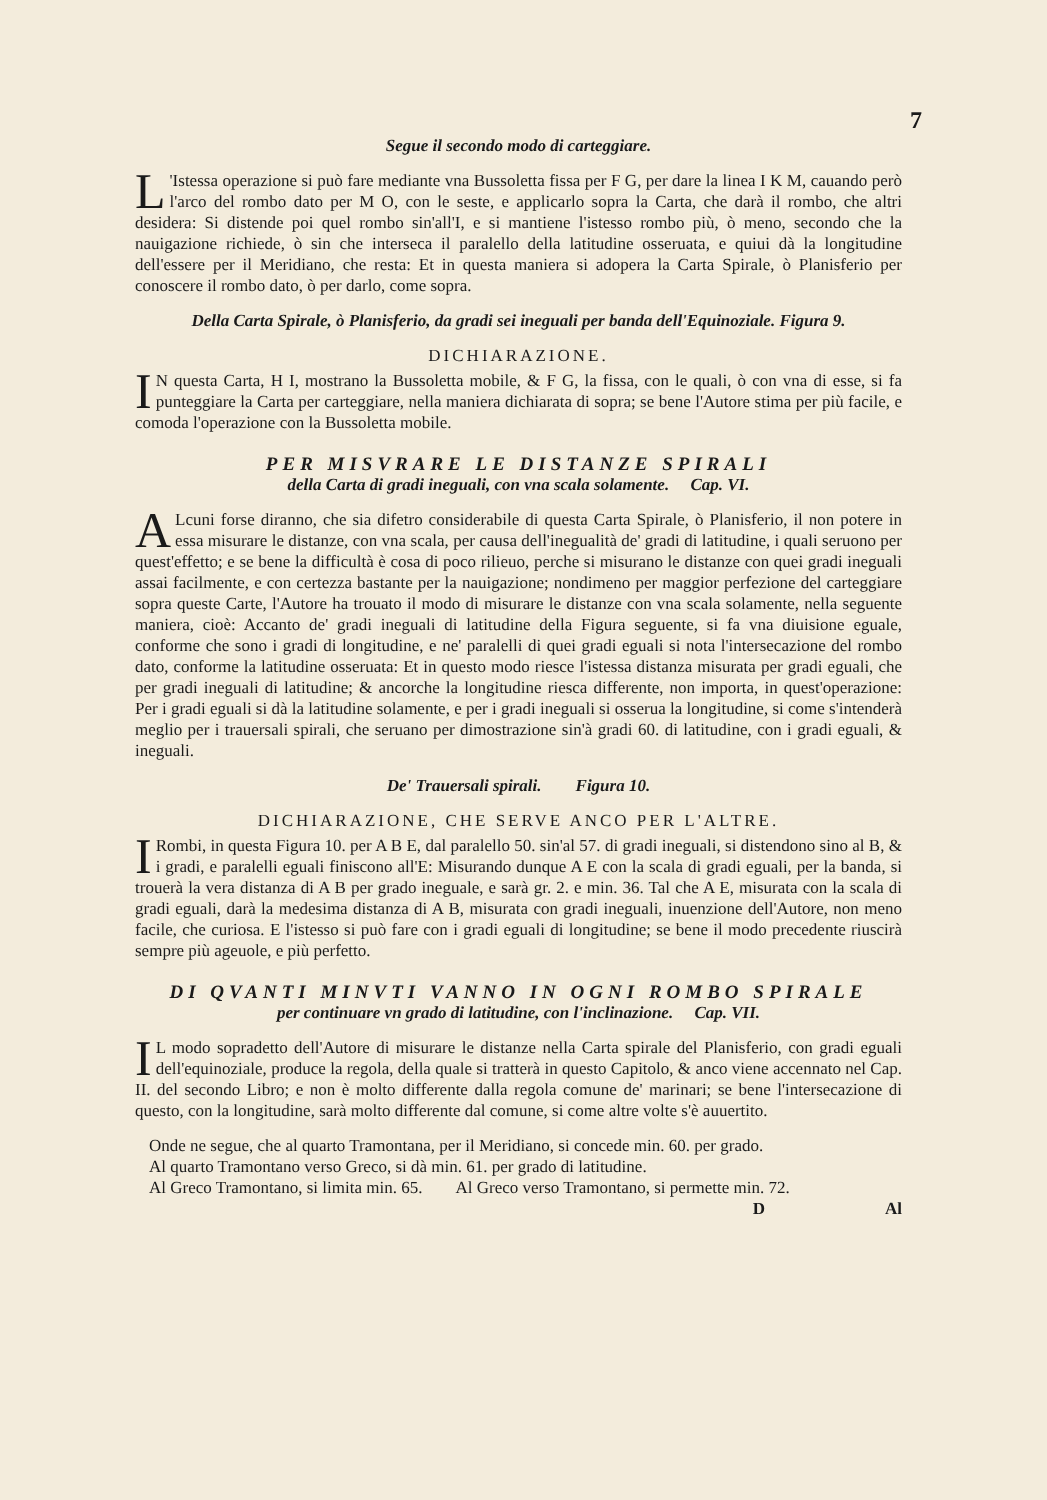7
Segue il secondo modo di carteggiare.
L 'Istessa operazione si può fare mediante vna Bussoletta fissa per F G, per dare la linea I K M, cauando però l'arco del rombo dato per M O, con le seste, e applicarlo sopra la Carta, che darà il rombo, che altri desidera: Si distende poi quel rombo sin'all'I, e si mantiene l'istesso rombo più, ò meno, secondo che la nauigazione richiede, ò sin che interseca il paralello della latitudine osseruata, e quiui dà la longitudine dell'essere per il Meridiano, che resta: Et in questa maniera si adopera la Carta Spirale, ò Planisferio per conoscere il rombo dato, ò per darlo, come sopra.
Della Carta Spirale, ò Planisferio, da gradi sei ineguali per banda dell'Equinoziale. Figura 9.
DICHIARAZIONE.
IN questa Carta, H I, mostrano la Bussoletta mobile, & F G, la fissa, con le quali, ò con vna di esse, si fa punteggiare la Carta per carteggiare, nella maniera dichiarata di sopra; se bene l'Autore stima per più facile, e comoda l'operazione con la Bussoletta mobile.
PER MISVRARE LE DISTANZE SPIRALI
della Carta di gradi ineguali, con vna scala solamente. Cap. VI.
ALcuni forse diranno, che sia difetro considerabile di questa Carta Spirale, ò Planisferio, il non potere in essa misurare le distanze, con vna scala, per causa dell'inegualità de' gradi di latitudine, i quali seruono per quest'effetto; e se bene la difficultà è cosa di poco rilieuo, perche si misurano le distanze con quei gradi ineguali assai facilmente, e con certezza bastante per la nauigazione; nondimeno per maggior perfezione del carteggiare sopra queste Carte, l'Autore ha trouato il modo di misurare le distanze con vna scala solamente, nella seguente maniera, cioè: Accanto de' gradi ineguali di latitudine della Figura seguente, si fa vna diuisione eguale, conforme che sono i gradi di longitudine, e ne' paralelli di quei gradi eguali si nota l'intersecazione del rombo dato, conforme la latitudine osseruata: Et in questo modo riesce l'istessa distanza misurata per gradi eguali, che per gradi ineguali di latitudine; & ancorche la longitudine riesca differente, non importa, in quest'operazione: Per i gradi eguali si dà la latitudine solamente, e per i gradi ineguali si osserua la longitudine, si come s'intenderà meglio per i trauersali spirali, che seruano per dimostrazione sin'à gradi 60. di latitudine, con i gradi eguali, & ineguali.
De' Trauersali spirali. Figura 10.
DICHIARAZIONE, CHE SERVE ANCO PER L'ALTRE.
I Rombi, in questa Figura 10. per A B E, dal paralello 50. sin'al 57. di gradi ineguali, si distendono sino al B, & i gradi, e paralelli eguali finiscono all'E: Misurando dunque A E con la scala di gradi eguali, per la banda, si trouerà la vera distanza di A B per grado ineguale, e sarà gr. 2. e min. 36. Tal che A E, misurata con la scala di gradi eguali, darà la medesima distanza di A B, misurata con gradi ineguali, inuenzione dell'Autore, non meno facile, che curiosa. E l'istesso si può fare con i gradi eguali di longitudine; se bene il modo precedente riuscirà sempre più ageuole, e più perfetto.
DI QVANTI MINVTI VANNO IN OGNI ROMBO SPIRALE
per continuare vn grado di latitudine, con l'inclinazione. Cap. VII.
IL modo sopradetto dell'Autore di misurare le distanze nella Carta spirale del Planisferio, con gradi eguali dell'equinoziale, produce la regola, della quale si tratterà in questo Capitolo, & anco viene accennato nel Cap. II. del secondo Libro; e non è molto differente dalla regola comune de' marinari; se bene l'intersecazione di questo, con la longitudine, sarà molto differente dal comune, si come altre volte s'è auuertito.
Onde ne segue, che al quarto Tramontana, per il Meridiano, si concede min. 60. per grado.
Al quarto Tramontano verso Greco, si dà min. 61. per grado di latitudine.
Al Greco Tramontano, si limita min. 65. Al Greco verso Tramontano, si permette min. 72.
D Al